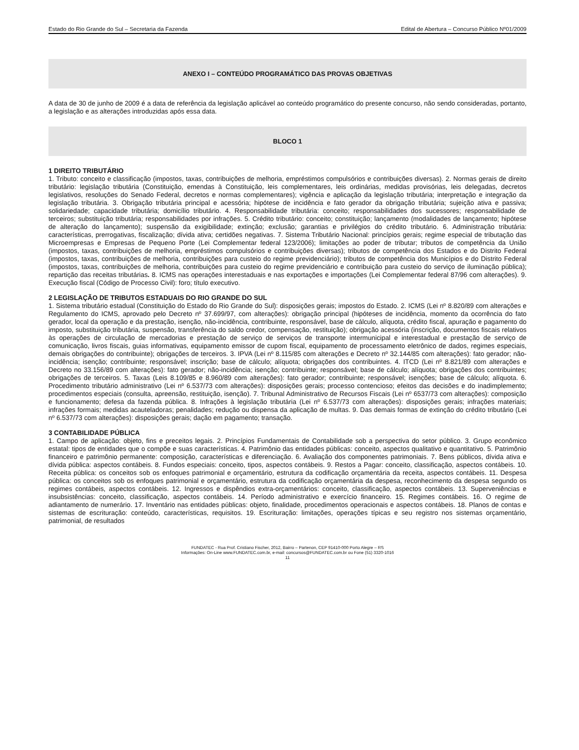Estado do Rio Grande do Sul – Secretaria da Fazenda Edital de Abertura – Concurso Público Nº01/2009
ANEXO I – CONTEÚDO PROGRAMÁTICO DAS PROVAS OBJETIVAS
A data de 30 de junho de 2009 é a data de referência da legislação aplicável ao conteúdo programático do presente concurso, não sendo consideradas, portanto, a legislação e as alterações introduzidas após essa data.
BLOCO 1
1 DIREITO TRIBUTÁRIO
1. Tributo: conceito e classificação (impostos, taxas, contribuições de melhoria, empréstimos compulsórios e contribuições diversas). 2. Normas gerais de direito tributário: legislação tributária (Constituição, emendas à Constituição, leis complementares, leis ordinárias, medidas provisórias, leis delegadas, decretos legislativos, resoluções do Senado Federal, decretos e normas complementares); vigência e aplicação da legislação tributária; interpretação e integração da legislação tributária. 3. Obrigação tributária principal e acessória; hipótese de incidência e fato gerador da obrigação tributária; sujeição ativa e passiva; solidariedade; capacidade tributária; domicílio tributário. 4. Responsabilidade tributária: conceito; responsabilidades dos sucessores; responsabilidade de terceiros; substituição tributária; responsabilidades por infrações. 5. Crédito tributário: conceito; constituição; lançamento (modalidades de lançamento; hipótese de alteração do lançamento); suspensão da exigibilidade; extinção; exclusão; garantias e privilégios do crédito tributário. 6. Administração tributária: características, prerrogativas, fiscalização; dívida ativa; certidões negativas. 7. Sistema Tributário Nacional: princípios gerais; regime especial de tributação das Microempresas e Empresas de Pequeno Porte (Lei Complementar federal 123/2006); limitações ao poder de tributar; tributos de competência da União (impostos, taxas, contribuições de melhoria, empréstimos compulsórios e contribuições diversas); tributos de competência dos Estados e do Distrito Federal (impostos, taxas, contribuições de melhoria, contribuições para custeio do regime previdenciário); tributos de competência dos Municípios e do Distrito Federal (impostos, taxas, contribuições de melhoria, contribuições para custeio do regime previdenciário e contribuição para custeio do serviço de iluminação pública); repartição das receitas tributárias. 8. ICMS nas operações interestaduais e nas exportações e importações (Lei Complementar federal 87/96 com alterações). 9. Execução fiscal (Código de Processo Civil): foro; título executivo.
2 LEGISLAÇÃO DE TRIBUTOS ESTADUAIS DO RIO GRANDE DO SUL
1. Sistema tributário estadual (Constituição do Estado do Rio Grande do Sul): disposições gerais; impostos do Estado. 2. ICMS (Lei nº 8.820/89 com alterações e Regulamento do ICMS, aprovado pelo Decreto nº 37.699/97, com alterações): obrigação principal (hipóteses de incidência, momento da ocorrência do fato gerador, local da operação e da prestação, isenção, não-incidência, contribuinte, responsável, base de cálculo, alíquota, crédito fiscal, apuração e pagamento do imposto, substituição tributária, suspensão, transferência do saldo credor, compensação, restituição); obrigação acessória (inscrição, documentos fiscais relativos às operações de circulação de mercadorias e prestação de serviço de serviços de transporte intermunicipal e interestadual e prestação de serviço de comunicação, livros fiscais, guias informativas, equipamento emissor de cupom fiscal, equipamento de processamento eletrônico de dados, regimes especiais, demais obrigações do contribuinte); obrigações de terceiros. 3. IPVA (Lei nº 8.115/85 com alterações e Decreto nº 32.144/85 com alterações): fato gerador; não-incidência; isenção; contribuinte; responsável; inscrição; base de cálculo; alíquota; obrigações dos contribuintes. 4. ITCD (Lei nº 8.821/89 com alterações e Decreto no 33.156/89 com alterações): fato gerador; não-incidência; isenção; contribuinte; responsável; base de cálculo; alíquota; obrigações dos contribuintes; obrigações de terceiros. 5. Taxas (Leis 8.109/85 e 8.960/89 com alterações): fato gerador; contribuinte; responsável; isenções; base de cálculo; alíquota. 6. Procedimento tributário administrativo (Lei nº 6.537/73 com alterações): disposições gerais; processo contencioso; efeitos das decisões e do inadimplemento; procedimentos especiais (consulta, apreensão, restituição, isenção). 7. Tribunal Administrativo de Recursos Fiscais (Lei nº 6537/73 com alterações): composição e funcionamento; defesa da fazenda pública. 8. Infrações à legislação tributária (Lei nº 6.537/73 com alterações): disposições gerais; infrações materiais; infrações formais; medidas acauteladoras; penalidades; redução ou dispensa da aplicação de multas. 9. Das demais formas de extinção do crédito tributário (Lei nº 6.537/73 com alterações): disposições gerais; dação em pagamento; transação.
3 CONTABILIDADE PÚBLICA
1. Campo de aplicação: objeto, fins e preceitos legais. 2. Princípios Fundamentais de Contabilidade sob a perspectiva do setor público. 3. Grupo econômico estatal: tipos de entidades que o compõe e suas características. 4. Patrimônio das entidades públicas: conceito, aspectos qualitativo e quantitativo. 5. Patrimônio financeiro e patrimônio permanente: composição, características e diferenciação. 6. Avaliação dos componentes patrimoniais. 7. Bens públicos, dívida ativa e dívida pública: aspectos contábeis. 8. Fundos especiais: conceito, tipos, aspectos contábeis. 9. Restos a Pagar: conceito, classificação, aspectos contábeis. 10. Receita pública: os conceitos sob os enfoques patrimonial e orçamentário, estrutura da codificação orçamentária da receita, aspectos contábeis. 11. Despesa pública: os conceitos sob os enfoques patrimonial e orçamentário, estrutura da codificação orçamentária da despesa, reconhecimento da despesa segundo os regimes contábeis, aspectos contábeis. 12. Ingressos e dispêndios extra-orçamentários: conceito, classificação, aspectos contábeis. 13. Superveniências e insubsistências: conceito, classificação, aspectos contábeis. 14. Período administrativo e exercício financeiro. 15. Regimes contábeis. 16. O regime de adiantamento de numerário. 17. Inventário nas entidades públicas: objeto, finalidade, procedimentos operacionais e aspectos contábeis. 18. Planos de contas e sistemas de escrituração: conteúdo, características, requisitos. 19. Escrituração: limitações, operações típicas e seu registro nos sistemas orçamentário, patrimonial, de resultados
FUNDATEC - Rua Prof. Cristiano Fischer, 2012, Bairro – Partenon, CEP 91410-000 Porto Alegre – RS
Informações: On-Line www.FUNDATEC.com.br, e-mail: concursos@FUNDATEC.com.br ou Fone (51) 3320-1016
11